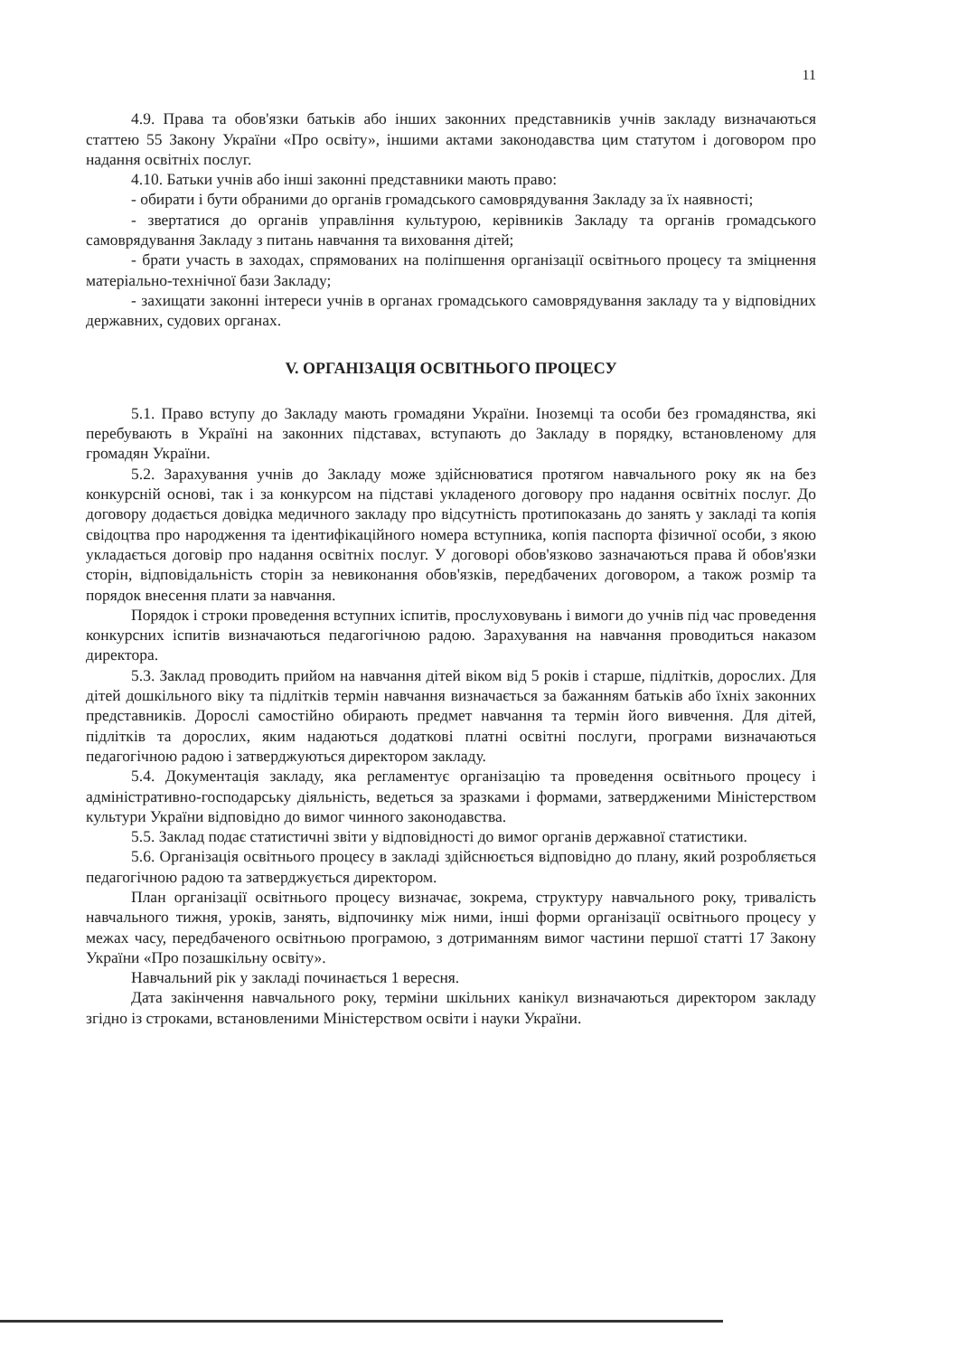11
4.9. Права та обов'язки батьків або інших законних представників учнів закладу визначаються статтею 55 Закону України «Про освіту», іншими актами законодавства цим статутом і договором про надання освітніх послуг.
4.10. Батьки учнів або інші законні представники мають право:
- обирати і бути обраними до органів громадського самоврядування Закладу за їх наявності;
- звертатися до органів управління культурою, керівників Закладу та органів громадського самоврядування Закладу з питань навчання та виховання дітей;
- брати участь в заходах, спрямованих на поліпшення організації освітнього процесу та зміцнення матеріально-технічної бази Закладу;
- захищати законні інтереси учнів в органах громадського самоврядування закладу та у відповідних державних, судових органах.
V. ОРГАНІЗАЦІЯ ОСВІТНЬОГО ПРОЦЕСУ
5.1. Право вступу до Закладу мають громадяни України. Іноземці та особи без громадянства, які перебувають в Україні на законних підставах, вступають до Закладу в порядку, встановленому для громадян України.
5.2. Зарахування учнів до Закладу може здійснюватися протягом навчального року як на без конкурсній основі, так і за конкурсом на підставі укладеного договору про надання освітніх послуг. До договору додається довідка медичного закладу про відсутність протипоказань до занять у закладі та копія свідоцтва про народження та ідентифікаційного номера вступника, копія паспорта фізичної особи, з якою укладається договір про надання освітніх послуг. У договорі обов'язково зазначаються права й обов'язки сторін, відповідальність сторін за невиконання обов'язків, передбачених договором, а також розмір та порядок внесення плати за навчання.
Порядок і строки проведення вступних іспитів, прослуховувань і вимоги до учнів під час проведення конкурсних іспитів визначаються педагогічною радою. Зарахування на навчання проводиться наказом директора.
5.3. Заклад проводить прийом на навчання дітей віком від 5 років і старше, підлітків, дорослих. Для дітей дошкільного віку та підлітків термін навчання визначається за бажанням батьків або їхніх законних представників. Дорослі самостійно обирають предмет навчання та термін його вивчення. Для дітей, підлітків та дорослих, яким надаються додаткові платні освітні послуги, програми визначаються педагогічною радою і затверджуються директором закладу.
5.4. Документація закладу, яка регламентує організацію та проведення освітнього процесу і адміністративно-господарську діяльність, ведеться за зразками і формами, затвердженими Міністерством культури України відповідно до вимог чинного законодавства.
5.5. Заклад подає статистичні звіти у відповідності до вимог органів державної статистики.
5.6. Організація освітнього процесу в закладі здійснюється відповідно до плану, який розробляється педагогічною радою та затверджується директором.
План організації освітнього процесу визначає, зокрема, структуру навчального року, тривалість навчального тижня, уроків, занять, відпочинку між ними, інші форми організації освітнього процесу у межах часу, передбаченого освітньою програмою, з дотриманням вимог частини першої статті 17 Закону України «Про позашкільну освіту».
Навчальний рік у закладі починається 1 вересня.
Дата закінчення навчального року, терміни шкільних канікул визначаються директором закладу згідно із строками, встановленими Міністерством освіти і науки України.